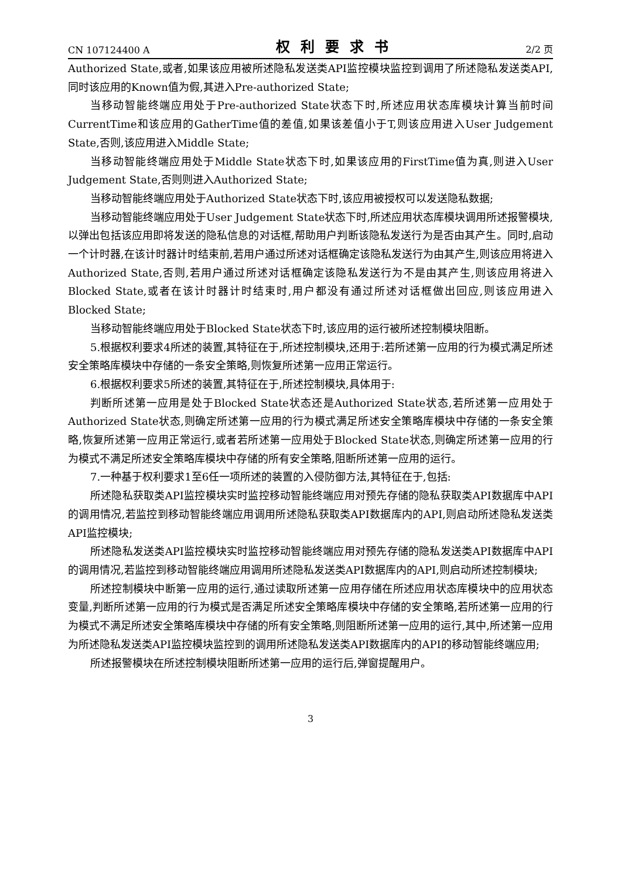CN 107124400 A 权利要求书 2/2 页
Authorized State,或者,如果该应用被所述隐私发送类API监控模块监控到调用了所述隐私发送类API,同时该应用的Known值为假,其进入Pre-authorized State;
当移动智能终端应用处于Pre-authorized State状态下时,所述应用状态库模块计算当前时间CurrentTime和该应用的GatherTime值的差值,如果该差值小于T,则该应用进入User Judgement State,否则,该应用进入Middle State;
当移动智能终端应用处于Middle State状态下时,如果该应用的FirstTime值为真,则进入User Judgement State,否则则进入Authorized State;
当移动智能终端应用处于Authorized State状态下时,该应用被授权可以发送隐私数据;
当移动智能终端应用处于User Judgement State状态下时,所述应用状态库模块调用所述报警模块,以弹出包括该应用即将发送的隐私信息的对话框,帮助用户判断该隐私发送行为是否由其产生。同时,启动一个计时器,在该计时器计时结束前,若用户通过所述对话框确定该隐私发送行为由其产生,则该应用将进入Authorized State,否则,若用户通过所述对话框确定该隐私发送行为不是由其产生,则该应用将进入Blocked State,或者在该计时器计时结束时,用户都没有通过所述对话框做出回应,则该应用进入Blocked State;
当移动智能终端应用处于Blocked State状态下时,该应用的运行被所述控制模块阻断。
5.根据权利要求4所述的装置,其特征在于,所述控制模块,还用于:若所述第一应用的行为模式满足所述安全策略库模块中存储的一条安全策略,则恢复所述第一应用正常运行。
6.根据权利要求5所述的装置,其特征在于,所述控制模块,具体用于:
判断所述第一应用是处于Blocked State状态还是Authorized State状态,若所述第一应用处于Authorized State状态,则确定所述第一应用的行为模式满足所述安全策略库模块中存储的一条安全策略,恢复所述第一应用正常运行,或者若所述第一应用处于Blocked State状态,则确定所述第一应用的行为模式不满足所述安全策略库模块中存储的所有安全策略,阻断所述第一应用的运行。
7.一种基于权利要求1至6任一项所述的装置的入侵防御方法,其特征在于,包括:
所述隐私获取类API监控模块实时监控移动智能终端应用对预先存储的隐私获取类API数据库中API的调用情况,若监控到移动智能终端应用调用所述隐私获取类API数据库内的API,则启动所述隐私发送类API监控模块;
所述隐私发送类API监控模块实时监控移动智能终端应用对预先存储的隐私发送类API数据库中API的调用情况,若监控到移动智能终端应用调用所述隐私发送类API数据库内的API,则启动所述控制模块;
所述控制模块中断第一应用的运行,通过读取所述第一应用存储在所述应用状态库模块中的应用状态变量,判断所述第一应用的行为模式是否满足所述安全策略库模块中存储的安全策略,若所述第一应用的行为模式不满足所述安全策略库模块中存储的所有安全策略,则阻断所述第一应用的运行,其中,所述第一应用为所述隐私发送类API监控模块监控到的调用所述隐私发送类API数据库内的API的移动智能终端应用;
所述报警模块在所述控制模块阻断所述第一应用的运行后,弹窗提醒用户。
3